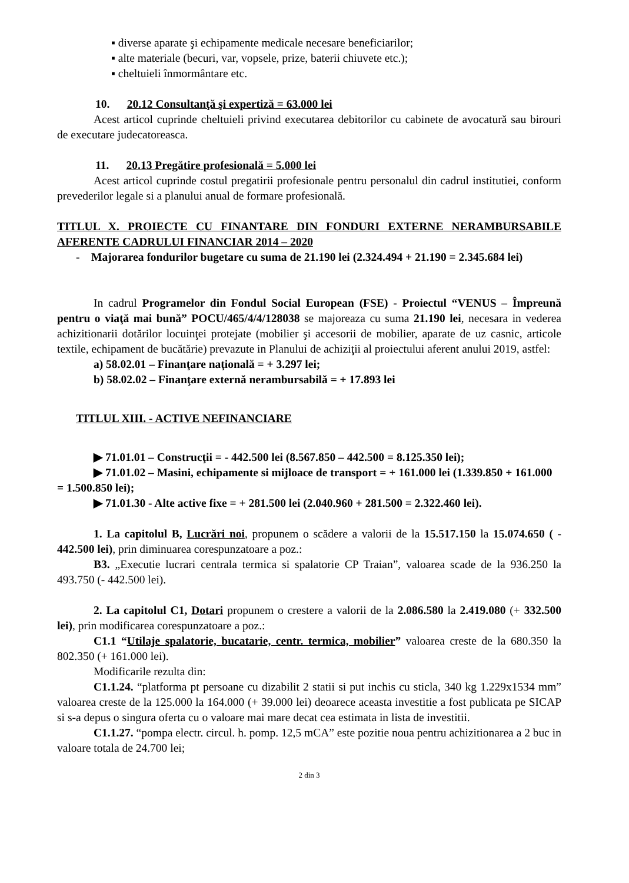▪ diverse aparate şi echipamente medicale necesare beneficiarilor;
▪ alte materiale (becuri, var, vopsele, prize, baterii chiuvete etc.);
▪ cheltuieli înmormântare etc.
10. 20.12 Consultanţă şi expertiză = 63.000 lei
Acest articol cuprinde cheltuieli privind executarea debitorilor cu cabinete de avocatură sau birouri de executare judecatoreasca.
11. 20.13 Pregătire profesională = 5.000 lei
Acest articol cuprinde costul pregatirii profesionale pentru personalul din cadrul institutiei, conform prevederilor legale si a planului anual de formare profesională.
TITLUL X. PROIECTE CU FINANTARE DIN FONDURI EXTERNE NERAMBURSABILE AFERENTE CADRULUI FINANCIAR 2014 – 2020
- Majorarea fondurilor bugetare cu suma de 21.190 lei (2.324.494 + 21.190 = 2.345.684 lei)
In cadrul Programelor din Fondul Social European (FSE) - Proiectul “VENUS – Împreună pentru o viaţă mai bună” POCU/465/4/4/128038 se majoreaza cu suma 21.190 lei, necesara in vederea achizitionarii dotărilor locuinţei protejate (mobilier şi accesorii de mobilier, aparate de uz casnic, articole textile, echipament de bucătărie) prevazute in Planului de achiziţii al proiectului aferent anului 2019, astfel:
a) 58.02.01 – Finanţare naţională = + 3.297 lei;
b) 58.02.02 – Finanţare externă nerambursabilă = + 17.893 lei
TITLUL XIII. - ACTIVE NEFINANCIARE
▶ 71.01.01 – Construcţii = - 442.500 lei (8.567.850 – 442.500 = 8.125.350 lei);
▶ 71.01.02 – Masini, echipamente si mijloace de transport = + 161.000 lei (1.339.850 + 161.000 = 1.500.850 lei);
▶ 71.01.30 - Alte active fixe = + 281.500 lei (2.040.960 + 281.500 = 2.322.460 lei).
1. La capitolul B, Lucrări noi, propunem o scădere a valorii de la 15.517.150 la 15.074.650 ( - 442.500 lei), prin diminuarea corespunzatoare a poz.:
B3. „Executie lucrari centrala termica si spalatorie CP Traian”, valoarea scade de la 936.250 la 493.750 (- 442.500 lei).
2. La capitolul C1, Dotari propunem o crestere a valorii de la 2.086.580 la 2.419.080 (+ 332.500 lei), prin modificarea corespunzatoare a poz.:
C1.1 “Utilaje spalatorie, bucatarie, centr. termica, mobilier” valoarea creste de la 680.350 la 802.350 (+ 161.000 lei).
Modificarile rezulta din:
C1.1.24. “platforma pt persoane cu dizabilit 2 statii si put inchis cu sticla, 340 kg 1.229x1534 mm” valoarea creste de la 125.000 la 164.000 (+ 39.000 lei) deoarece aceasta investitie a fost publicata pe SICAP si s-a depus o singura oferta cu o valoare mai mare decat cea estimata in lista de investitii.
C1.1.27. “pompa electr. circul. h. pomp. 12,5 mCA” este pozitie noua pentru achizitionarea a 2 buc in valoare totala de 24.700 lei;
2 din 3